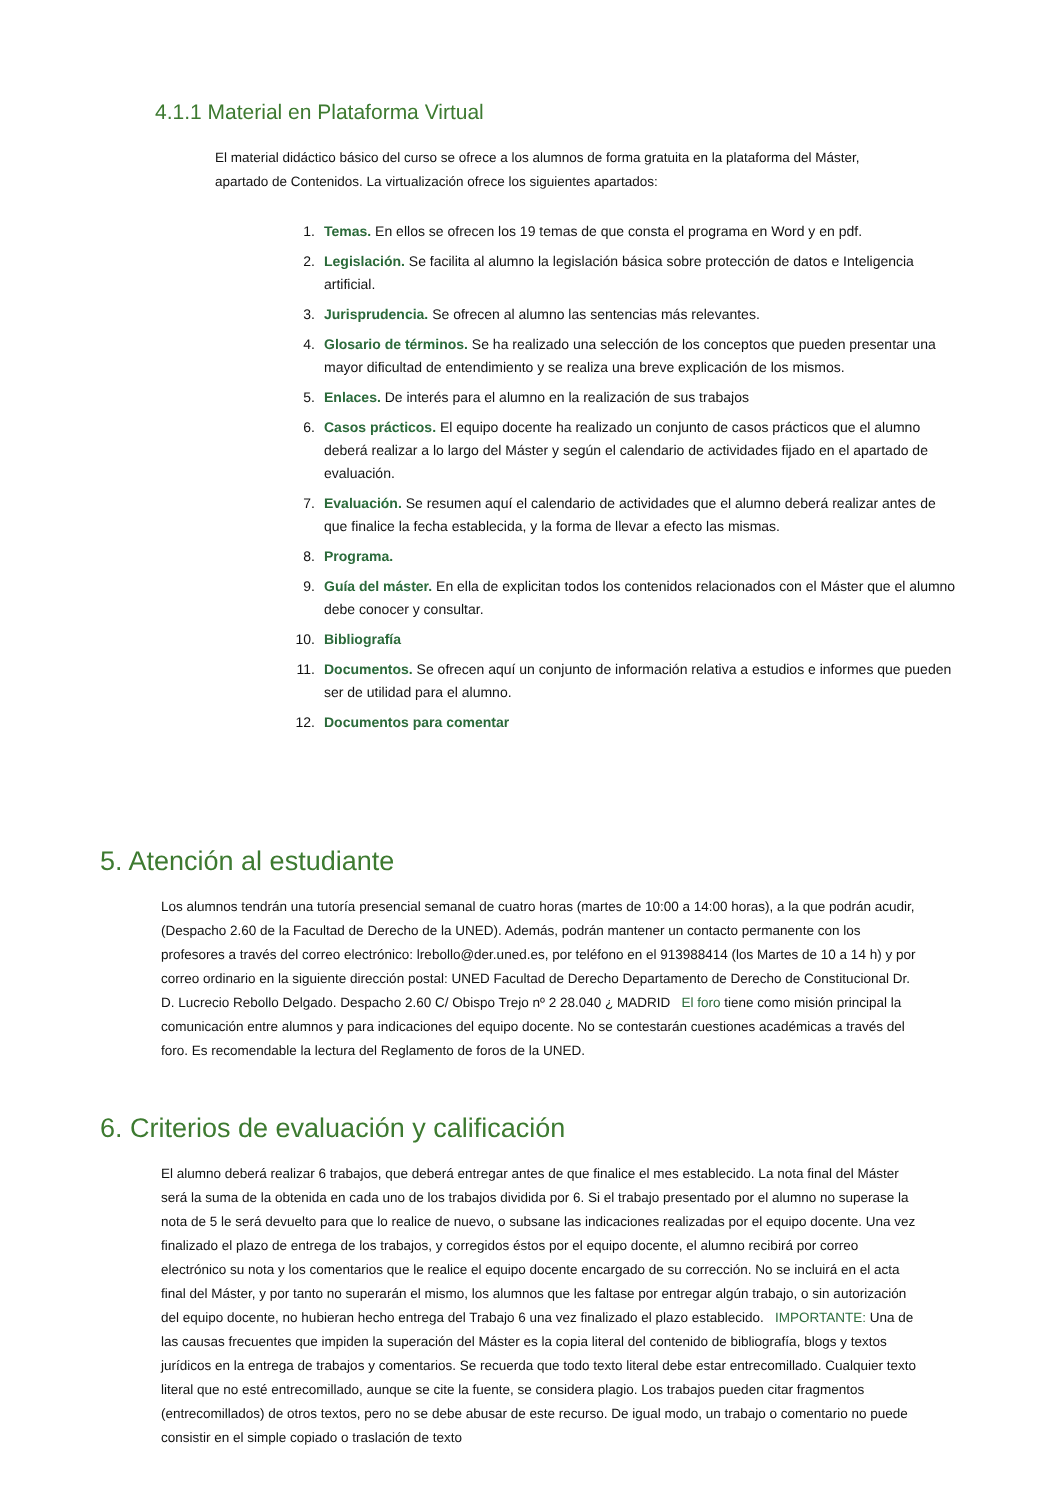4.1.1 Material en Plataforma Virtual
El material didáctico básico del curso se ofrece a los alumnos de forma gratuita en la plataforma del Máster, apartado de Contenidos. La virtualización ofrece los siguientes apartados:
1. Temas. En ellos se ofrecen los 19 temas de que consta el programa en Word y en pdf.
2. Legislación. Se facilita al alumno la legislación básica sobre protección de datos e Inteligencia artificial.
3. Jurisprudencia. Se ofrecen al alumno las sentencias más relevantes.
4. Glosario de términos. Se ha realizado una selección de los conceptos que pueden presentar una mayor dificultad de entendimiento y se realiza una breve explicación de los mismos.
5. Enlaces. De interés para el alumno en la realización de sus trabajos
6. Casos prácticos. El equipo docente ha realizado un conjunto de casos prácticos que el alumno deberá realizar a lo largo del Máster y según el calendario de actividades fijado en el apartado de evaluación.
7. Evaluación. Se resumen aquí el calendario de actividades que el alumno deberá realizar antes de que finalice la fecha establecida, y la forma de llevar a efecto las mismas.
8. Programa.
9. Guía del máster. En ella de explicitan todos los contenidos relacionados con el Máster que el alumno debe conocer y consultar.
10. Bibliografía
11. Documentos. Se ofrecen aquí un conjunto de información relativa a estudios e informes que pueden ser de utilidad para el alumno.
12. Documentos para comentar
5. Atención al estudiante
Los alumnos tendrán una tutoría presencial semanal de cuatro horas (martes de 10:00 a 14:00 horas), a la que podrán acudir, (Despacho 2.60 de la Facultad de Derecho de la UNED). Además, podrán mantener un contacto permanente con los profesores a través del correo electrónico: lrebollo@der.uned.es, por teléfono en el 913988414 (los Martes de 10 a 14 h) y por correo ordinario en la siguiente dirección postal: UNED Facultad de Derecho Departamento de Derecho de Constitucional Dr. D. Lucrecio Rebollo Delgado. Despacho 2.60 C/ Obispo Trejo nº 2 28.040 ¿ MADRID El foro tiene como misión principal la comunicación entre alumnos y para indicaciones del equipo docente. No se contestarán cuestiones académicas a través del foro. Es recomendable la lectura del Reglamento de foros de la UNED.
6. Criterios de evaluación y calificación
El alumno deberá realizar 6 trabajos, que deberá entregar antes de que finalice el mes establecido. La nota final del Máster será la suma de la obtenida en cada uno de los trabajos dividida por 6. Si el trabajo presentado por el alumno no superase la nota de 5 le será devuelto para que lo realice de nuevo, o subsane las indicaciones realizadas por el equipo docente. Una vez finalizado el plazo de entrega de los trabajos, y corregidos éstos por el equipo docente, el alumno recibirá por correo electrónico su nota y los comentarios que le realice el equipo docente encargado de su corrección. No se incluirá en el acta final del Máster, y por tanto no superarán el mismo, los alumnos que les faltase por entregar algún trabajo, o sin autorización del equipo docente, no hubieran hecho entrega del Trabajo 6 una vez finalizado el plazo establecido. IMPORTANTE: Una de las causas frecuentes que impiden la superación del Máster es la copia literal del contenido de bibliografía, blogs y textos jurídicos en la entrega de trabajos y comentarios. Se recuerda que todo texto literal debe estar entrecomillado. Cualquier texto literal que no esté entrecomillado, aunque se cite la fuente, se considera plagio. Los trabajos pueden citar fragmentos (entrecomillados) de otros textos, pero no se debe abusar de este recurso. De igual modo, un trabajo o comentario no puede consistir en el simple copiado o traslación de texto